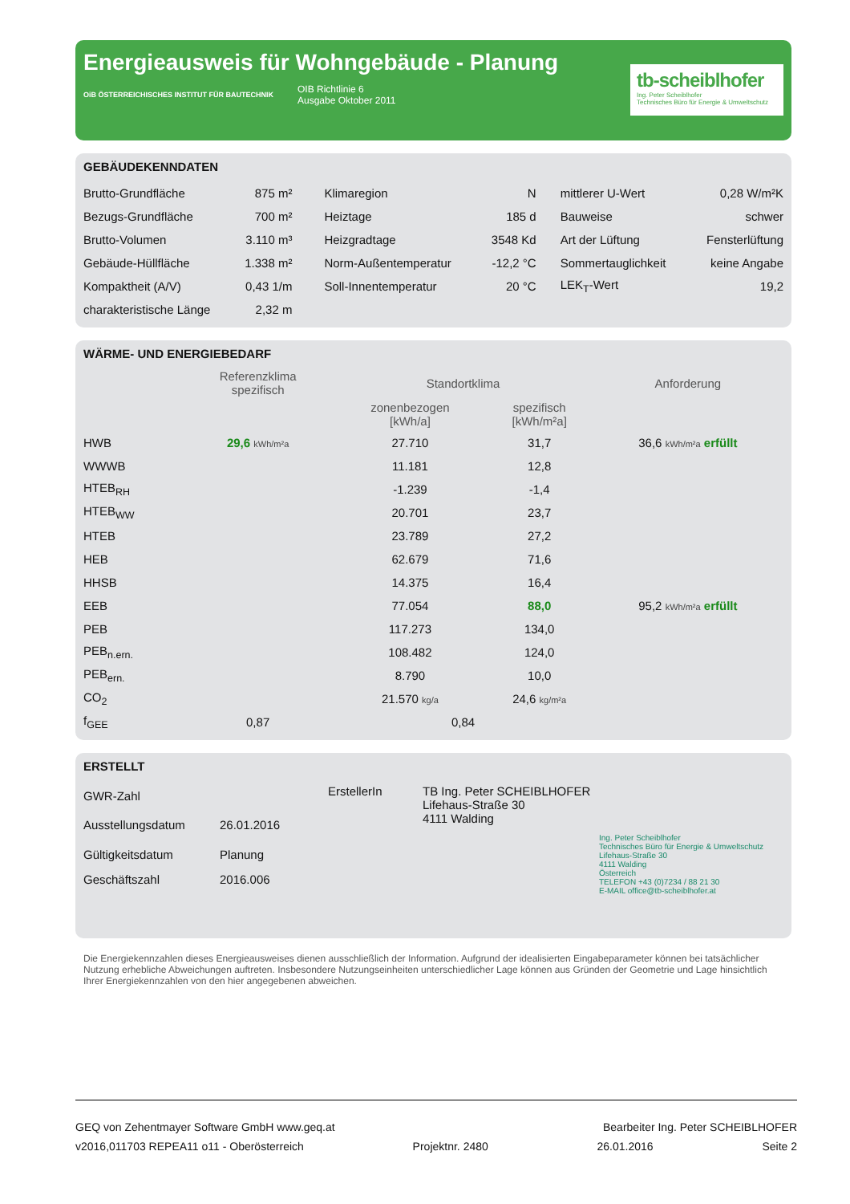Energieausweis für Wohngebäude - Planung
OiB ÖSTERREICHISCHES INSTITUT FÜR BAUTECHNIK OIB Richtlinie 6
Ausgabe Oktober 2011
tb-scheiblhofer
Ing. Peter Scheiblhofer
Technisches Büro für Energie & Umweltschutz
GEBÄUDEKENNDATEN
| Brutto-Grundfläche | 875 m² | Klimaregion | N | mittlerer U-Wert | 0,28 W/m²K |
| Bezugs-Grundfläche | 700 m² | Heiztage | 185 d | Bauweise | schwer |
| Brutto-Volumen | 3.110 m³ | Heizgradtage | 3548 Kd | Art der Lüftung | Fensterlüftung |
| Gebäude-Hüllfläche | 1.338 m² | Norm-Außentemperatur | -12,2 °C | Sommertauglichkeit | keine Angabe |
| Kompaktheit (A/V) | 0,43 1/m | Soll-Innentemperatur | 20 °C | LEK<sub>T</sub>-Wert | 19,2 |
| charakteristische Länge | 2,32 m | | | | |
WÄRME- UND ENERGIEBEDARF
| | Referenzklima spezifisch | Standortklima | | Anforderung |
| --- | --- | --- | --- | --- |
| | | zonenbezogen [kWh/a] | spezifisch [kWh/m²a] | |
| HWB | 29,6 kWh/m²a | 27.710 | 31,7 | 36,6 kWh/m²a erfüllt |
| WWWB | | 11.181 | 12,8 | |
| HTEB<sub>RH</sub> | | -1.239 | -1,4 | |
| HTEB<sub>WW</sub> | | 20.701 | 23,7 | |
| HTEB | | 23.789 | 27,2 | |
| HEB | | 62.679 | 71,6 | |
| HHSB | | 14.375 | 16,4 | |
| EEB | | 77.054 | 88,0 | 95,2 kWh/m²a erfüllt |
| PEB | | 117.273 | 134,0 | |
| PEB<sub>n.ern.</sub> | | 108.482 | 124,0 | |
| PEB<sub>ern.</sub> | | 8.790 | 10,0 | |
| CO<sub>2</sub> | | 21.570 kg/a | 24,6 kg/m²a | |
| f<sub>GEE</sub> | 0,87 | 0,84 | | |
ERSTELLT
| GWR-Zahl | | ErstellerIn | TB Ing. Peter SCHEIBLHOFER Lifehaus-Straße 30 4111 Walding Ing. Peter Scheiblhofer Technisches Büro für Energie & Umweltschutz Lifehaus-Straße 30 4111 Walding Österreich TELEFON +43 (0)7234 / 88 21 30 E-MAIL office@tb-scheiblhofer.at |
| Ausstellungsdatum | 26.01.2016 | | |
| Gültigkeitsdatum | Planung | | |
| Geschäftszahl | 2016.006 | | |
Die Energiekennzahlen dieses Energieausweises dienen ausschließlich der Information. Aufgrund der idealisierten Eingabeparameter können bei tatsächlicher Nutzung erhebliche Abweichungen auftreten. Insbesondere Nutzungseinheiten unterschiedlicher Lage können aus Gründen der Geometrie und Lage hinsichtlich Ihrer Energiekennzahlen von den hier angegebenen abweichen.
GEQ von Zehentmayer Software GmbH www.geq.at Bearbeiter Ing. Peter SCHEIBLHOFER
v2016,011703 REPEA11 o11 - Oberösterreich Projektnr. 2480 26.01.2016 Seite 2